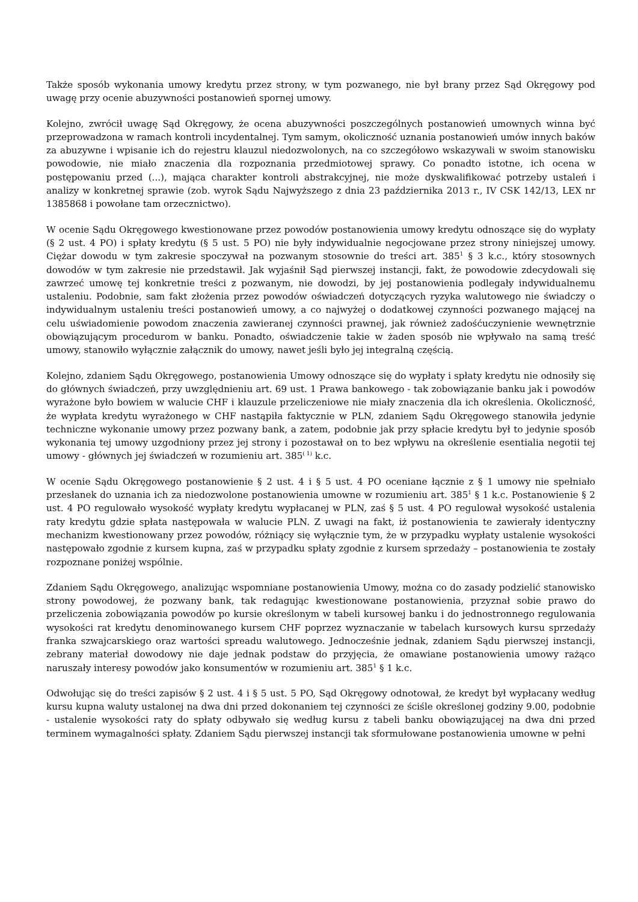Także sposób wykonania umowy kredytu przez strony, w tym pozwanego, nie był brany przez Sąd Okręgowy pod uwagę przy ocenie abuzywności postanowień spornej umowy.
Kolejno, zwrócił uwagę Sąd Okręgowy, że ocena abuzywności poszczególnych postanowień umownych winna być przeprowadzona w ramach kontroli incydentalnej. Tym samym, okoliczność uznania postanowień umów innych baków za abuzywne i wpisanie ich do rejestru klauzul niedozwolonych, na co szczegółowo wskazywali w swoim stanowisku powodowie, nie miało znaczenia dla rozpoznania przedmiotowej sprawy. Co ponadto istotne, ich ocena w postępowaniu przed (...), mająca charakter kontroli abstrakcyjnej, nie może dyskwalifikować potrzeby ustaleń i analizy w konkretnej sprawie (zob. wyrok Sądu Najwyższego z dnia 23 października 2013 r., IV CSK 142/13, LEX nr 1385868 i powołane tam orzecznictwo).
W ocenie Sądu Okręgowego kwestionowane przez powodów postanowienia umowy kredytu odnoszące się do wypłaty (§ 2 ust. 4 PO) i spłaty kredytu (§ 5 ust. 5 PO) nie były indywidualnie negocjowane przez strony niniejszej umowy. Ciężar dowodu w tym zakresie spoczywał na pozwanym stosownie do treści art. 385<sup>1</sup> § 3 k.c., który stosownych dowodów w tym zakresie nie przedstawił. Jak wyjaśnił Sąd pierwszej instancji, fakt, że powodowie zdecydowali się zawrzeć umowę tej konkretnie treści z pozwanym, nie dowodzi, by jej postanowienia podlegały indywidualnemu ustaleniu. Podobnie, sam fakt złożenia przez powodów oświadczeń dotyczących ryzyka walutowego nie świadczy o indywidualnym ustaleniu treści postanowień umowy, a co najwyżej o dodatkowej czynności pozwanego mającej na celu uświadomienie powodom znaczenia zawieranej czynności prawnej, jak również zadośćuczynienie wewnętrznie obowiązującym procedurom w banku. Ponadto, oświadczenie takie w żaden sposób nie wpływało na samą treść umowy, stanowiło wyłącznie załącznik do umowy, nawet jeśli było jej integralną częścią.
Kolejno, zdaniem Sądu Okręgowego, postanowienia Umowy odnoszące się do wypłaty i spłaty kredytu nie odnosiły się do głównych świadczeń, przy uwzględnieniu art. 69 ust. 1 Prawa bankowego - tak zobowiązanie banku jak i powodów wyrażone było bowiem w walucie CHF i klauzule przeliczeniowe nie miały znaczenia dla ich określenia. Okoliczność, że wypłata kredytu wyrażonego w CHF nastąpiła faktycznie w PLN, zdaniem Sądu Okręgowego stanowiła jedynie techniczne wykonanie umowy przez pozwany bank, a zatem, podobnie jak przy spłacie kredytu był to jedynie sposób wykonania tej umowy uzgodniony przez jej strony i pozostawał on to bez wpływu na określenie esentialia negotii tej umowy - głównych jej świadczeń w rozumieniu art. 385<sup>( 1)</sup> k.c.
W ocenie Sądu Okręgowego postanowienie § 2 ust. 4 i § 5 ust. 4 PO oceniane łącznie z § 1 umowy nie spełniało przesłanek do uznania ich za niedozwolone postanowienia umowne w rozumieniu art. 385<sup>1</sup> § 1 k.c. Postanowienie § 2 ust. 4 PO regulowało wysokość wypłaty kredytu wypłacanej w PLN, zaś § 5 ust. 4 PO regulował wysokość ustalenia raty kredytu gdzie spłata następowała w walucie PLN. Z uwagi na fakt, iż postanowienia te zawierały identyczny mechanizm kwestionowany przez powodów, różniący się wyłącznie tym, że w przypadku wypłaty ustalenie wysokości następowało zgodnie z kursem kupna, zaś w przypadku spłaty zgodnie z kursem sprzedaży – postanowienia te zostały rozpoznane poniżej wspólnie.
Zdaniem Sądu Okręgowego, analizując wspomniane postanowienia Umowy, można co do zasady podzielić stanowisko strony powodowej, że pozwany bank, tak redagując kwestionowane postanowienia, przyznał sobie prawo do przeliczenia zobowiązania powodów po kursie określonym w tabeli kursowej banku i do jednostronnego regulowania wysokości rat kredytu denominowanego kursem CHF poprzez wyznaczanie w tabelach kursowych kursu sprzedaży franka szwajcarskiego oraz wartości spreadu walutowego. Jednocześnie jednak, zdaniem Sądu pierwszej instancji, zebrany materiał dowodowy nie daje jednak podstaw do przyjęcia, że omawiane postanowienia umowy rażąco naruszały interesy powodów jako konsumentów w rozumieniu art. 385<sup>1</sup> § 1 k.c.
Odwołując się do treści zapisów § 2 ust. 4 i § 5 ust. 5 PO, Sąd Okręgowy odnotował, że kredyt był wypłacany według kursu kupna waluty ustalonej na dwa dni przed dokonaniem tej czynności ze ściśle określonej godziny 9.00, podobnie - ustalenie wysokości raty do spłaty odbywało się według kursu z tabeli banku obowiązującej na dwa dni przed terminem wymagalności spłaty. Zdaniem Sądu pierwszej instancji tak sformułowane postanowienia umowne w pełni